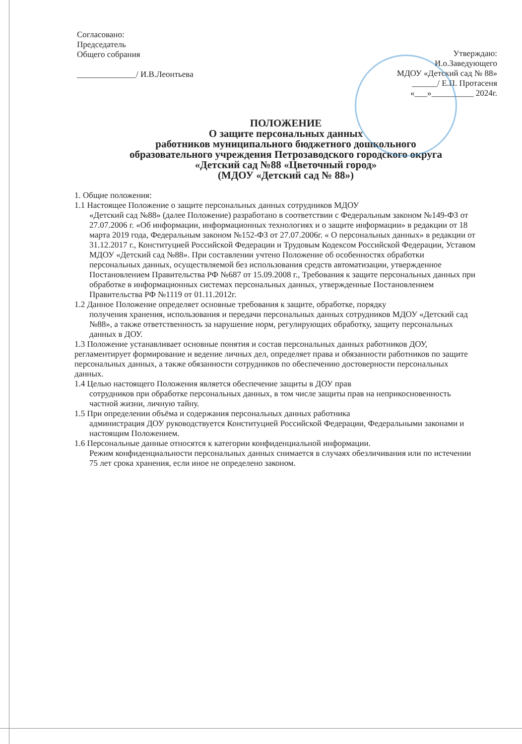Согласовано:
Председатель
Общего собрания
______________/ И.В.Леонтьева
Утверждаю:
И.о.Заведующего
МДОУ «Детский сад № 88»
______/ Е.П. Протасеня
«___»__________ 2024г.
ПОЛОЖЕНИЕ
О защите персональных данных
работников муниципального бюджетного дошкольного
образовательного учреждения Петрозаводского городского округа
«Детский сад №88 «Цветочный город»
(МДОУ «Детский сад № 88»)
1. Общие положения:
1.1 Настоящее Положение о защите персональных данных сотрудников МДОУ
«Детский сад №88» (далее Положение) разработано в соответствии с Федеральным законом №149-ФЗ от 27.07.2006 г. «Об информации, информационных технологиях и о защите информации» в редакции от 18 марта 2019 года, Федеральным законом №152-ФЗ от 27.07.2006г. « О персональных данных» в редакции от 31.12.2017 г., Конституцией Российской Федерации и Трудовым Кодексом Российской Федерации, Уставом МДОУ «Детский сад №88». При составлении учтено Положение об особенностях обработки персональных данных, осуществляемой без использования средств автоматизации, утвержденное Постановлением Правительства РФ №687 от 15.09.2008 г., Требования к защите персональных данных при обработке в информационных системах персональных данных, утвержденные Постановлением Правительства РФ №1119 от 01.11.2012г.
1.2 Данное Положение определяет основные требования к защите, обработке, порядку
получения хранения, использования и передачи персональных данных сотрудников МДОУ «Детский сад №88», а также ответственность за нарушение норм, регулирующих обработку, защиту персональных данных в ДОУ.
1.3 Положение устанавливает основные понятия и состав персональных данных работников ДОУ, регламентирует формирование и ведение личных дел, определяет права и обязанности работников по защите персональных данных, а также обязанности сотрудников по обеспечению достоверности персональных данных.
1.4 Целью настоящего Положения является обеспечение защиты в ДОУ прав
сотрудников при обработке персональных данных, в том числе защиты прав на неприкосновенность частной жизни, личную тайну.
1.5 При определении объёма и содержания персональных данных работника
администрация ДОУ руководствуется Конституцией Российской Федерации, Федеральными законами и настоящим Положением.
1.6 Персональные данные относятся к категории конфиденциальной информации.
Режим конфиденциальности персональных данных снимается в случаях обезличивания или по истечении 75 лет срока хранения, если иное не определено законом.